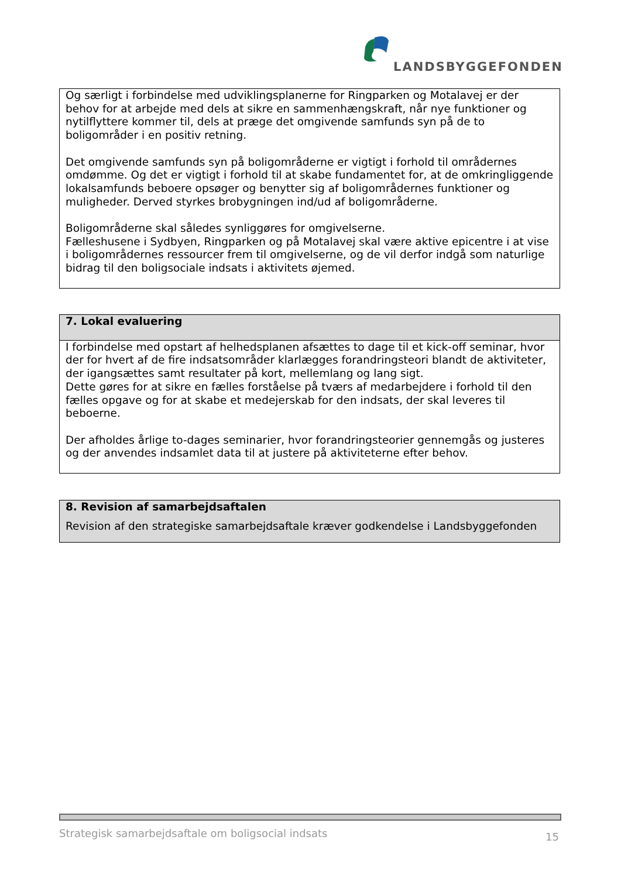LANDSBYGGEFONDEN
Og særligt i forbindelse med udviklingsplanerne for Ringparken og Motalavej er der behov for at arbejde med dels at sikre en sammenhængskraft, når nye funktioner og nytilflyttere kommer til, dels at præge det omgivende samfunds syn på de to boligområder i en positiv retning.
Det omgivende samfunds syn på boligområderne er vigtigt i forhold til områdernes omdømme. Og det er vigtigt i forhold til at skabe fundamentet for, at de omkringliggende lokalsamfunds beboere opsøger og benytter sig af boligområdernes funktioner og muligheder. Derved styrkes brobygningen ind/ud af boligområderne.
Boligområderne skal således synliggøres for omgivelserne.
Fælleshusene i Sydbyen, Ringparken og på Motalavej skal være aktive epicentre i at vise i boligområdernes ressourcer frem til omgivelserne, og de vil derfor indgå som naturlige bidrag til den boligsociale indsats i aktivitets øjemed.
7. Lokal evaluering
I forbindelse med opstart af helhedsplanen afsættes to dage til et kick-off seminar, hvor der for hvert af de fire indsatsområder klarlægges forandringsteori blandt de aktiviteter, der igangsættes samt resultater på kort, mellemlang og lang sigt.
Dette gøres for at sikre en fælles forståelse på tværs af medarbejdere i forhold til den fælles opgave og for at skabe et medejerskab for den indsats, der skal leveres til beboerne.
Der afholdes årlige to-dages seminarier, hvor forandringsteorier gennemgås og justeres og der anvendes indsamlet data til at justere på aktiviteterne efter behov.
8. Revision af samarbejdsaftalen
Revision af den strategiske samarbejdsaftale kræver godkendelse i Landsbyggefonden
Strategisk samarbejdsaftale om boligsocial indsats 15